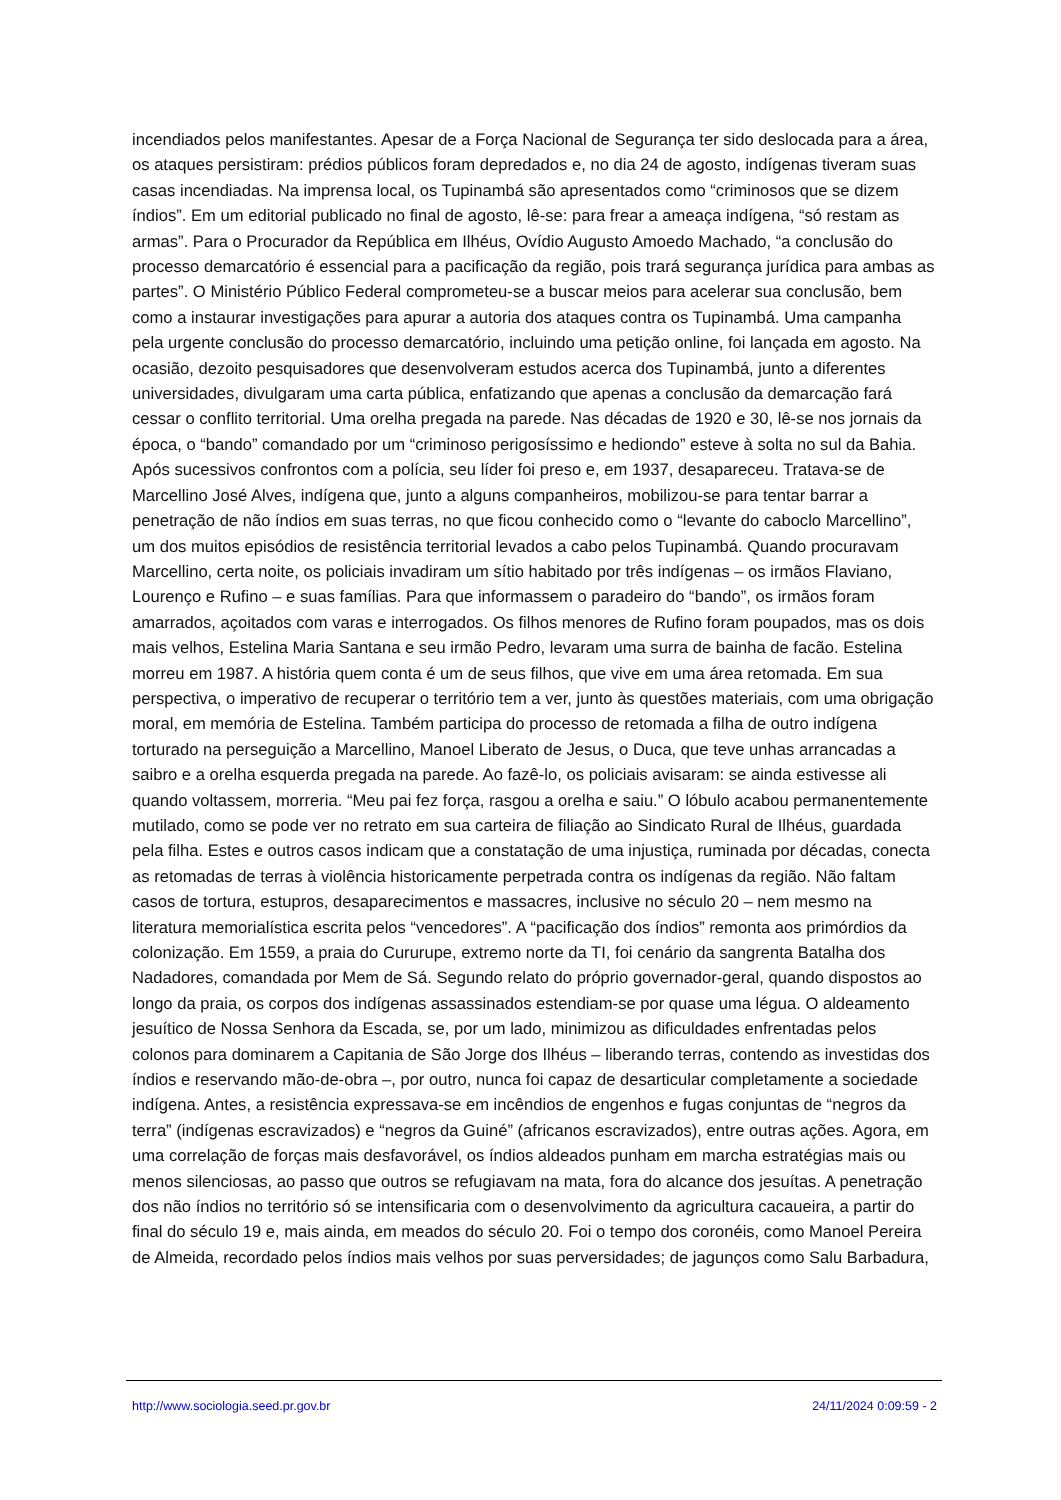incendiados pelos manifestantes. Apesar de a Força Nacional de Segurança ter sido deslocada para a área, os ataques persistiram: prédios públicos foram depredados e, no dia 24 de agosto, indígenas tiveram suas casas incendiadas. Na imprensa local, os Tupinambá são apresentados como “criminosos que se dizem índios”. Em um editorial publicado no final de agosto, lê-se: para frear a ameaça indígena, “só restam as armas”. Para o Procurador da República em Ilhéus, Ovídio Augusto Amoedo Machado, “a conclusão do processo demarcatório é essencial para a pacificação da região, pois trará segurança jurídica para ambas as partes”. O Ministério Público Federal comprometeu-se a buscar meios para acelerar sua conclusão, bem como a instaurar investigações para apurar a autoria dos ataques contra os Tupinambá. Uma campanha pela urgente conclusão do processo demarcatório, incluindo uma petição online, foi lançada em agosto. Na ocasião, dezoito pesquisadores que desenvolveram estudos acerca dos Tupinambá, junto a diferentes universidades, divulgaram uma carta pública, enfatizando que apenas a conclusão da demarcação fará cessar o conflito territorial. Uma orelha pregada na parede. Nas décadas de 1920 e 30, lê-se nos jornais da época, o “bando” comandado por um “criminoso perigosíssimo e hediondo” esteve à solta no sul da Bahia. Após sucessivos confrontos com a polícia, seu líder foi preso e, em 1937, desapareceu. Tratava-se de Marcellino José Alves, indígena que, junto a alguns companheiros, mobilizou-se para tentar barrar a penetração de não índios em suas terras, no que ficou conhecido como o “levante do caboclo Marcellino”, um dos muitos episódios de resistência territorial levados a cabo pelos Tupinambá. Quando procuravam Marcellino, certa noite, os policiais invadiram um sítio habitado por três indígenas – os irmãos Flaviano, Lourenço e Rufino – e suas famílias. Para que informassem o paradeiro do “bando”, os irmãos foram amarrados, açoitados com varas e interrogados. Os filhos menores de Rufino foram poupados, mas os dois mais velhos, Estelina Maria Santana e seu irmão Pedro, levaram uma surra de bainha de facão. Estelina morreu em 1987. A história quem conta é um de seus filhos, que vive em uma área retomada. Em sua perspectiva, o imperativo de recuperar o território tem a ver, junto às questões materiais, com uma obrigação moral, em memória de Estelina. Também participa do processo de retomada a filha de outro indígena torturado na perseguição a Marcellino, Manoel Liberato de Jesus, o Duca, que teve unhas arrancadas a saibro e a orelha esquerda pregada na parede. Ao fazê-lo, os policiais avisaram: se ainda estivesse ali quando voltassem, morreria. “Meu pai fez força, rasgou a orelha e saiu.” O lóbulo acabou permanentemente mutilado, como se pode ver no retrato em sua carteira de filiação ao Sindicato Rural de Ilhéus, guardada pela filha. Estes e outros casos indicam que a constatação de uma injustiça, ruminada por décadas, conecta as retomadas de terras à violência historicamente perpetrada contra os indígenas da região. Não faltam casos de tortura, estupros, desaparecimentos e massacres, inclusive no século 20 – nem mesmo na literatura memorialística escrita pelos “vencedores”. A “pacificação dos índios” remonta aos primórdios da colonização. Em 1559, a praia do Cururupe, extremo norte da TI, foi cenário da sangrenta Batalha dos Nadadores, comandada por Mem de Sá. Segundo relato do próprio governador-geral, quando dispostos ao longo da praia, os corpos dos indígenas assassinados estendiam-se por quase uma légua. O aldeamento jesuítico de Nossa Senhora da Escada, se, por um lado, minimizou as dificuldades enfrentadas pelos colonos para dominarem a Capitania de São Jorge dos Ilhéus – liberando terras, contendo as investidas dos índios e reservando mão-de-obra –, por outro, nunca foi capaz de desarticular completamente a sociedade indígena. Antes, a resistência expressava-se em incêndios de engenhos e fugas conjuntas de “negros da terra” (indígenas escravizados) e “negros da Guiné” (africanos escravizados), entre outras ações. Agora, em uma correlação de forças mais desfavorável, os índios aldeados punham em marcha estratégias mais ou menos silenciosas, ao passo que outros se refugiavam na mata, fora do alcance dos jesuítas. A penetração dos não índios no território só se intensificaria com o desenvolvimento da agricultura cacaueira, a partir do final do século 19 e, mais ainda, em meados do século 20. Foi o tempo dos coronéis, como Manoel Pereira de Almeida, recordado pelos índios mais velhos por suas perversidades; de jagunços como Salu Barbadura,
http://www.sociologia.seed.pr.gov.br 24/11/2024 0:09:59 - 2